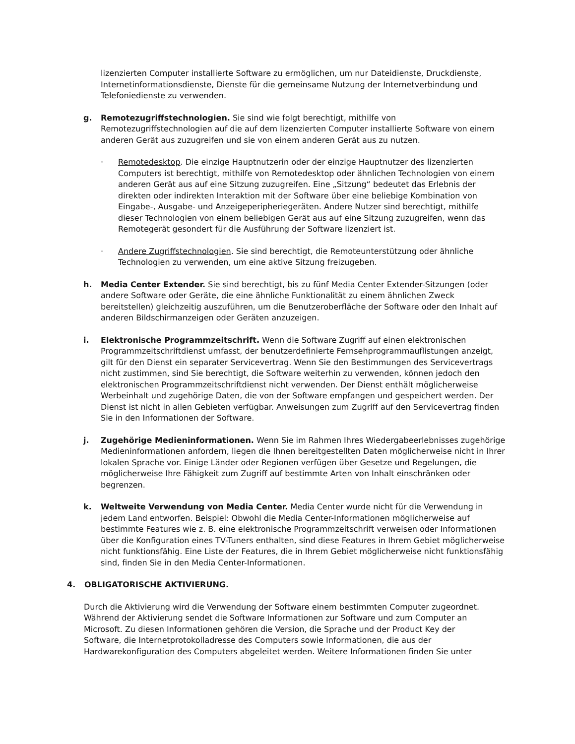lizenzierten Computer installierte Software zu ermöglichen, um nur Dateidienste, Druckdienste, Internetinformationsdienste, Dienste für die gemeinsame Nutzung der Internetverbindung und Telefoniedienste zu verwenden.
g. Remotezugriffstechnologien. Sie sind wie folgt berechtigt, mithilfe von Remotezugriffstechnologien auf die auf dem lizenzierten Computer installierte Software von einem anderen Gerät aus zuzugreifen und sie von einem anderen Gerät aus zu nutzen.
· Remotedesktop. Die einzige Hauptnutzerin oder der einzige Hauptnutzer des lizenzierten Computers ist berechtigt, mithilfe von Remotedesktop oder ähnlichen Technologien von einem anderen Gerät aus auf eine Sitzung zuzugreifen. Eine „Sitzung“ bedeutet das Erlebnis der direkten oder indirekten Interaktion mit der Software über eine beliebige Kombination von Eingabe-, Ausgabe- und Anzeigeperipheriegeräten. Andere Nutzer sind berechtigt, mithilfe dieser Technologien von einem beliebigen Gerät aus auf eine Sitzung zuzugreifen, wenn das Remotegerät gesondert für die Ausführung der Software lizenziert ist.
· Andere Zugriffstechnologien. Sie sind berechtigt, die Remoteunterstützung oder ähnliche Technologien zu verwenden, um eine aktive Sitzung freizugeben.
h. Media Center Extender. Sie sind berechtigt, bis zu fünf Media Center Extender-Sitzungen (oder andere Software oder Geräte, die eine ähnliche Funktionalität zu einem ähnlichen Zweck bereitstellen) gleichzeitig auszuführen, um die Benutzeroberfläche der Software oder den Inhalt auf anderen Bildschirmanzeigen oder Geräten anzuzeigen.
i. Elektronische Programmzeitschrift. Wenn die Software Zugriff auf einen elektronischen Programmzeitschriftdienst umfasst, der benutzerdefinierte Fernsehprogrammauflistungen anzeigt, gilt für den Dienst ein separater Servicevertrag. Wenn Sie den Bestimmungen des Servicevertrags nicht zustimmen, sind Sie berechtigt, die Software weiterhin zu verwenden, können jedoch den elektronischen Programmzeitschriftdienst nicht verwenden. Der Dienst enthält möglicherweise Werbeinhalt und zugehörige Daten, die von der Software empfangen und gespeichert werden. Der Dienst ist nicht in allen Gebieten verfügbar. Anweisungen zum Zugriff auf den Servicevertrag finden Sie in den Informationen der Software.
j. Zugehörige Medieninformationen. Wenn Sie im Rahmen Ihres Wiedergabeerlebnisses zugehörige Medieninformationen anfordern, liegen die Ihnen bereitgestellten Daten möglicherweise nicht in Ihrer lokalen Sprache vor. Einige Länder oder Regionen verfügen über Gesetze und Regelungen, die möglicherweise Ihre Fähigkeit zum Zugriff auf bestimmte Arten von Inhalt einschränken oder begrenzen.
k. Weltweite Verwendung von Media Center. Media Center wurde nicht für die Verwendung in jedem Land entworfen. Beispiel: Obwohl die Media Center-Informationen möglicherweise auf bestimmte Features wie z. B. eine elektronische Programmzeitschrift verweisen oder Informationen über die Konfiguration eines TV-Tuners enthalten, sind diese Features in Ihrem Gebiet möglicherweise nicht funktionsfähig. Eine Liste der Features, die in Ihrem Gebiet möglicherweise nicht funktionsfähig sind, finden Sie in den Media Center-Informationen.
4. OBLIGATORISCHE AKTIVIERUNG.
Durch die Aktivierung wird die Verwendung der Software einem bestimmten Computer zugeordnet. Während der Aktivierung sendet die Software Informationen zur Software und zum Computer an Microsoft. Zu diesen Informationen gehören die Version, die Sprache und der Product Key der Software, die Internetprotokolladresse des Computers sowie Informationen, die aus der Hardwarekonfiguration des Computers abgeleitet werden. Weitere Informationen finden Sie unter